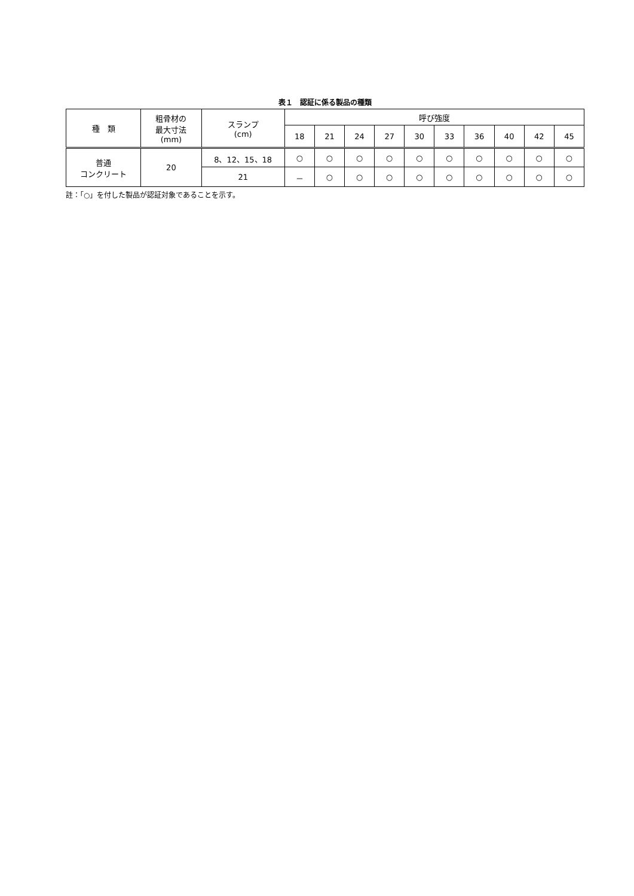表１　認証に係る製品の種類
| 種 類 | 粗骨材の 最大寸法 (mm) | スランプ (cm) | 呼び強度 | | | | | | | | | |
| --- | --- | --- | --- | --- | --- | --- | --- | --- | --- | --- | --- | --- |
| | | | 18 | 21 | 24 | 27 | 30 | 33 | 36 | 40 | 42 | 45 |
| 普通 コンクリート | 20 | 8、12、15、18 | ○ | ○ | ○ | ○ | ○ | ○ | ○ | ○ | ○ | ○ |
| | | 21 | － | ○ | ○ | ○ | ○ | ○ | ○ | ○ | ○ | ○ |
註：「○」を付した製品が認証対象であることを示す。